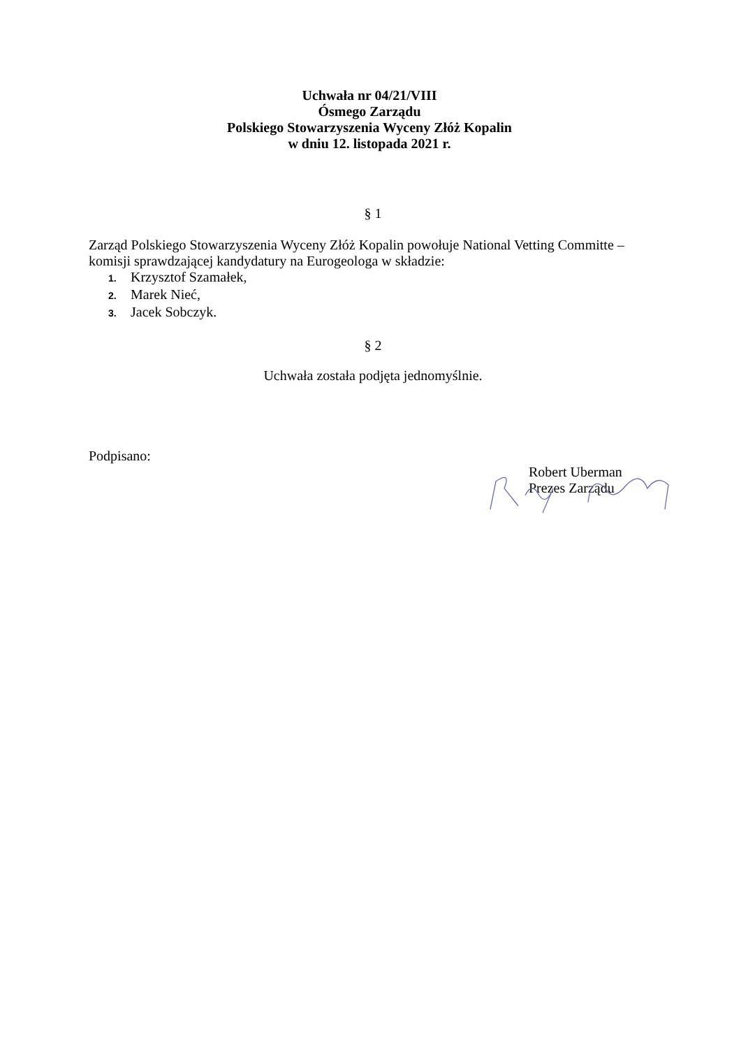Uchwała nr 04/21/VIII
Ósmego Zarządu
Polskiego Stowarzyszenia Wyceny Złóż Kopalin
w dniu 12. listopada 2021 r.
§ 1
Zarząd Polskiego Stowarzyszenia Wyceny Złóż Kopalin powołuje National Vetting Committe – komisji sprawdzającej kandydatury na Eurogeologa w składzie:
1. Krzysztof Szamałek,
2. Marek Nieć,
3. Jacek Sobczyk.
§ 2
Uchwała została podjęta jednomyślnie.
Podpisano:
Robert Uberman
Prezes Zarządu